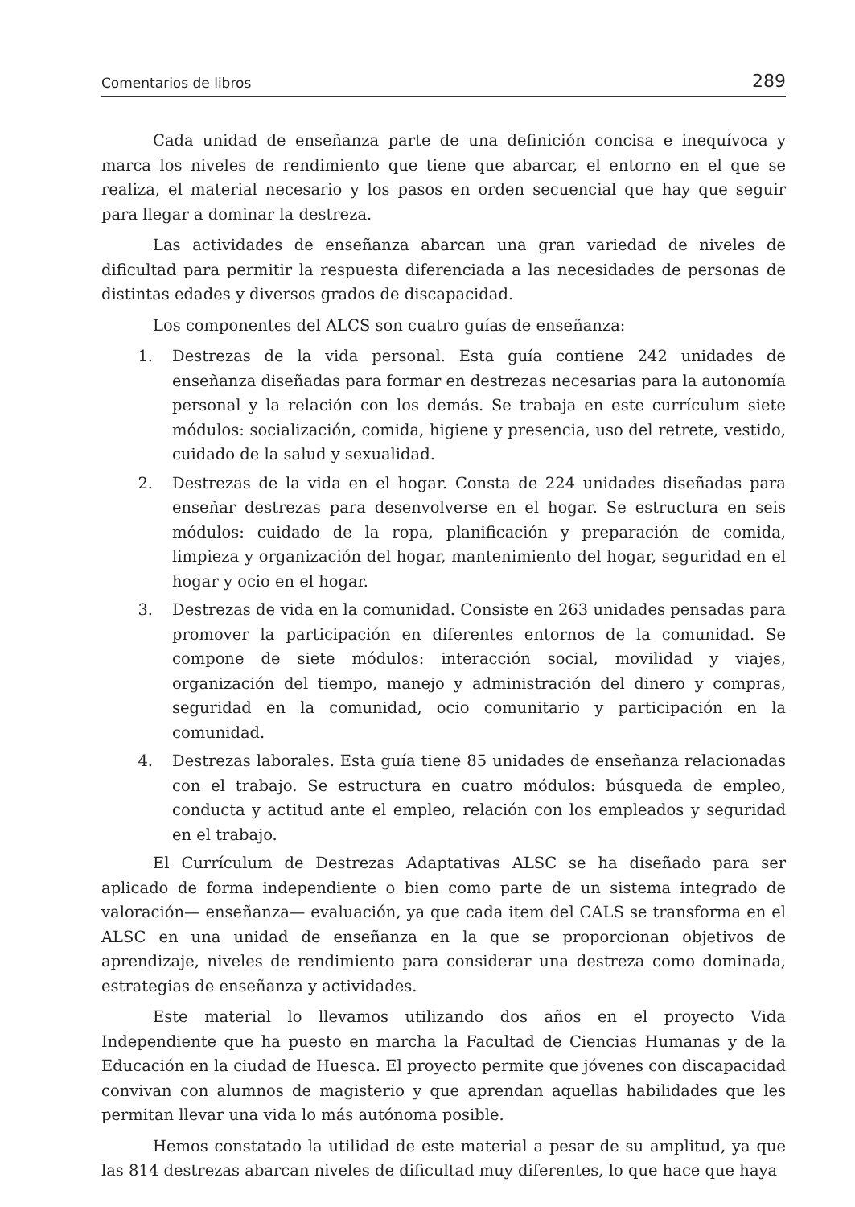Comentarios de libros 289
Cada unidad de enseñanza parte de una definición concisa e inequívoca y marca los niveles de rendimiento que tiene que abarcar, el entorno en el que se realiza, el material necesario y los pasos en orden secuencial que hay que seguir para llegar a dominar la destreza.
Las actividades de enseñanza abarcan una gran variedad de niveles de dificultad para permitir la respuesta diferenciada a las necesidades de personas de distintas edades y diversos grados de discapacidad.
Los componentes del ALCS son cuatro guías de enseñanza:
1. Destrezas de la vida personal. Esta guía contiene 242 unidades de enseñanza diseñadas para formar en destrezas necesarias para la autonomía personal y la relación con los demás. Se trabaja en este currículum siete módulos: socialización, comida, higiene y presencia, uso del retrete, vestido, cuidado de la salud y sexualidad.
2. Destrezas de la vida en el hogar. Consta de 224 unidades diseñadas para enseñar destrezas para desenvolverse en el hogar. Se estructura en seis módulos: cuidado de la ropa, planificación y preparación de comida, limpieza y organización del hogar, mantenimiento del hogar, seguridad en el hogar y ocio en el hogar.
3. Destrezas de vida en la comunidad. Consiste en 263 unidades pensadas para promover la participación en diferentes entornos de la comunidad. Se compone de siete módulos: interacción social, movilidad y viajes, organización del tiempo, manejo y administración del dinero y compras, seguridad en la comunidad, ocio comunitario y participación en la comunidad.
4. Destrezas laborales. Esta guía tiene 85 unidades de enseñanza relacionadas con el trabajo. Se estructura en cuatro módulos: búsqueda de empleo, conducta y actitud ante el empleo, relación con los empleados y seguridad en el trabajo.
El Currículum de Destrezas Adaptativas ALSC se ha diseñado para ser aplicado de forma independiente o bien como parte de un sistema integrado de valoración— enseñanza— evaluación, ya que cada item del CALS se transforma en el ALSC en una unidad de enseñanza en la que se proporcionan objetivos de aprendizaje, niveles de rendimiento para considerar una destreza como dominada, estrategias de enseñanza y actividades.
Este material lo llevamos utilizando dos años en el proyecto Vida Independiente que ha puesto en marcha la Facultad de Ciencias Humanas y de la Educación en la ciudad de Huesca. El proyecto permite que jóvenes con discapacidad convivan con alumnos de magisterio y que aprendan aquellas habilidades que les permitan llevar una vida lo más autónoma posible.
Hemos constatado la utilidad de este material a pesar de su amplitud, ya que las 814 destrezas abarcan niveles de dificultad muy diferentes, lo que hace que haya